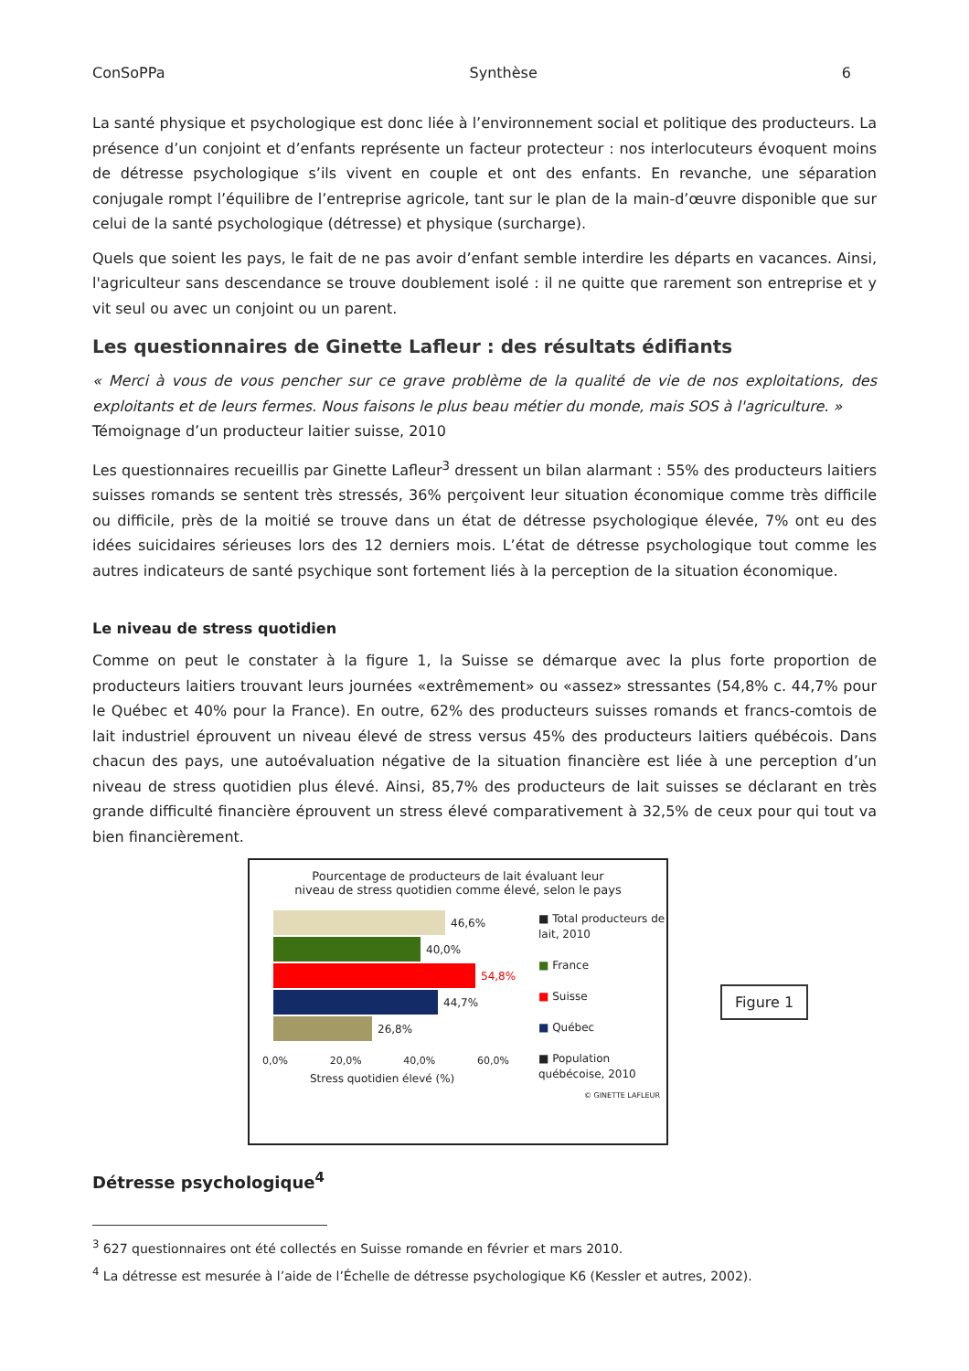ConSoPPa Synthèse 6
La santé physique et psychologique est donc liée à l’environnement social et politique des producteurs. La présence d’un conjoint et d’enfants représente un facteur protecteur : nos interlocuteurs évoquent moins de détresse psychologique s’ils vivent en couple et ont des enfants. En revanche, une séparation conjugale rompt l’équilibre de l’entreprise agricole, tant sur le plan de la main-d’œuvre disponible que sur celui de la santé psychologique (détresse) et physique (surcharge).
Quels que soient les pays, le fait de ne pas avoir d’enfant semble interdire les départs en vacances. Ainsi, l'agriculteur sans descendance se trouve doublement isolé : il ne quitte que rarement son entreprise et y vit seul ou avec un conjoint ou un parent.
Les questionnaires de Ginette Lafleur : des résultats édifiants
« Merci à vous de vous pencher sur ce grave problème de la qualité de vie de nos exploitations, des exploitants et de leurs fermes. Nous faisons le plus beau métier du monde, mais SOS à l'agriculture. »
Témoignage d’un producteur laitier suisse, 2010
Les questionnaires recueillis par Ginette Lafleur<sup>3</sup> dressent un bilan alarmant : 55% des producteurs laitiers suisses romands se sentent très stressés, 36% perçoivent leur situation économique comme très difficile ou difficile, près de la moitié se trouve dans un état de détresse psychologique élevée, 7% ont eu des idées suicidaires sérieuses lors des 12 derniers mois. L’état de détresse psychologique tout comme les autres indicateurs de santé psychique sont fortement liés à la perception de la situation économique.
Le niveau de stress quotidien
Comme on peut le constater à la figure 1, la Suisse se démarque avec la plus forte proportion de producteurs laitiers trouvant leurs journées «extrêmement» ou «assez» stressantes (54,8% c. 44,7% pour le Québec et 40% pour la France). En outre, 62% des producteurs suisses romands et francs-comtois de lait industriel éprouvent un niveau élevé de stress versus 45% des producteurs laitiers québécois. Dans chacun des pays, une autoévaluation négative de la situation financière est liée à une perception d’un niveau de stress quotidien plus élevé. Ainsi, 85,7% des producteurs de lait suisses se déclarant en très grande difficulté financière éprouvent un stress élevé comparativement à 32,5% de ceux pour qui tout va bien financièrement.
Pourcentage de producteurs de lait évaluant leur
niveau de stress quotidien comme élevé, selon le pays
46,6%
40,0%
54,8%
44,7%
26,8%
0,0% 20,0% 40,0% 60,0%
Stress quotidien élevé (%)
■ Total producteurs de
lait, 2010
■ France
■ Suisse
■ Québec
■ Population
québécoise, 2010
© GINETTE LAFLEUR
Figure 1
Détresse psychologique<sup>4</sup>
<sup>3</sup> 627 questionnaires ont été collectés en Suisse romande en février et mars 2010.
<sup>4</sup> La détresse est mesurée à l’aide de l’Échelle de détresse psychologique K6 (Kessler et autres, 2002).